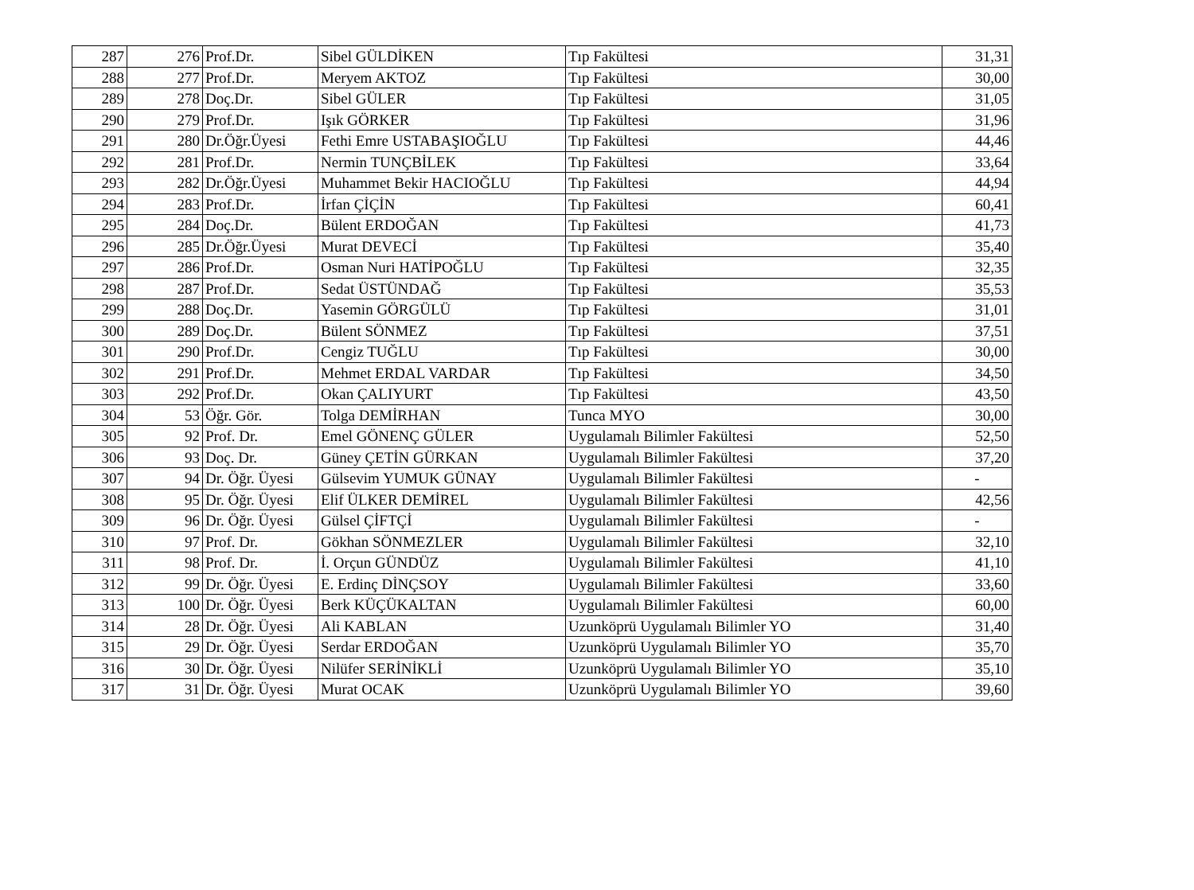| 287 | 276 | Prof.Dr. | Sibel GÜLDİKEN | Tıp Fakültesi | 31,31 |
| 288 | 277 | Prof.Dr. | Meryem AKTOZ | Tıp Fakültesi | 30,00 |
| 289 | 278 | Doç.Dr. | Sibel GÜLER | Tıp Fakültesi | 31,05 |
| 290 | 279 | Prof.Dr. | Işık GÖRKER | Tıp Fakültesi | 31,96 |
| 291 | 280 | Dr.Öğr.Üyesi | Fethi Emre USTABAŞIOĞLU | Tıp Fakültesi | 44,46 |
| 292 | 281 | Prof.Dr. | Nermin TUNÇBİLEK | Tıp Fakültesi | 33,64 |
| 293 | 282 | Dr.Öğr.Üyesi | Muhammet Bekir HACIOĞLU | Tıp Fakültesi | 44,94 |
| 294 | 283 | Prof.Dr. | İrfan ÇİÇİN | Tıp Fakültesi | 60,41 |
| 295 | 284 | Doç.Dr. | Bülent ERDOĞAN | Tıp Fakültesi | 41,73 |
| 296 | 285 | Dr.Öğr.Üyesi | Murat DEVECİ | Tıp Fakültesi | 35,40 |
| 297 | 286 | Prof.Dr. | Osman Nuri HATİPOĞLU | Tıp Fakültesi | 32,35 |
| 298 | 287 | Prof.Dr. | Sedat ÜSTÜNDAĞ | Tıp Fakültesi | 35,53 |
| 299 | 288 | Doç.Dr. | Yasemin GÖRGÜLÜ | Tıp Fakültesi | 31,01 |
| 300 | 289 | Doç.Dr. | Bülent SÖNMEZ | Tıp Fakültesi | 37,51 |
| 301 | 290 | Prof.Dr. | Cengiz TUĞLU | Tıp Fakültesi | 30,00 |
| 302 | 291 | Prof.Dr. | Mehmet ERDAL VARDAR | Tıp Fakültesi | 34,50 |
| 303 | 292 | Prof.Dr. | Okan ÇALIYURT | Tıp Fakültesi | 43,50 |
| 304 | 53 | Öğr. Gör. | Tolga DEMİRHAN | Tunca MYO | 30,00 |
| 305 | 92 | Prof. Dr. | Emel GÖNENÇ GÜLER | Uygulamalı Bilimler Fakültesi | 52,50 |
| 306 | 93 | Doç. Dr. | Güney ÇETİN GÜRKAN | Uygulamalı Bilimler Fakültesi | 37,20 |
| 307 | 94 | Dr. Öğr. Üyesi | Gülsevim YUMUK GÜNAY | Uygulamalı Bilimler Fakültesi | - |
| 308 | 95 | Dr. Öğr. Üyesi | Elif ÜLKER DEMİREL | Uygulamalı Bilimler Fakültesi | 42,56 |
| 309 | 96 | Dr. Öğr. Üyesi | Gülsel ÇİFTÇİ | Uygulamalı Bilimler Fakültesi | - |
| 310 | 97 | Prof. Dr. | Gökhan SÖNMEZLER | Uygulamalı Bilimler Fakültesi | 32,10 |
| 311 | 98 | Prof. Dr. | İ. Orçun GÜNDÜZ | Uygulamalı Bilimler Fakültesi | 41,10 |
| 312 | 99 | Dr. Öğr. Üyesi | E. Erdinç DİNÇSOY | Uygulamalı Bilimler Fakültesi | 33,60 |
| 313 | 100 | Dr. Öğr. Üyesi | Berk KÜÇÜKALTAN | Uygulamalı Bilimler Fakültesi | 60,00 |
| 314 | 28 | Dr. Öğr. Üyesi | Ali KABLAN | Uzunköprü Uygulamalı Bilimler YO | 31,40 |
| 315 | 29 | Dr. Öğr. Üyesi | Serdar ERDOĞAN | Uzunköprü Uygulamalı Bilimler YO | 35,70 |
| 316 | 30 | Dr. Öğr. Üyesi | Nilüfer SERİNİKLİ | Uzunköprü Uygulamalı Bilimler YO | 35,10 |
| 317 | 31 | Dr. Öğr. Üyesi | Murat OCAK | Uzunköprü Uygulamalı Bilimler YO | 39,60 |